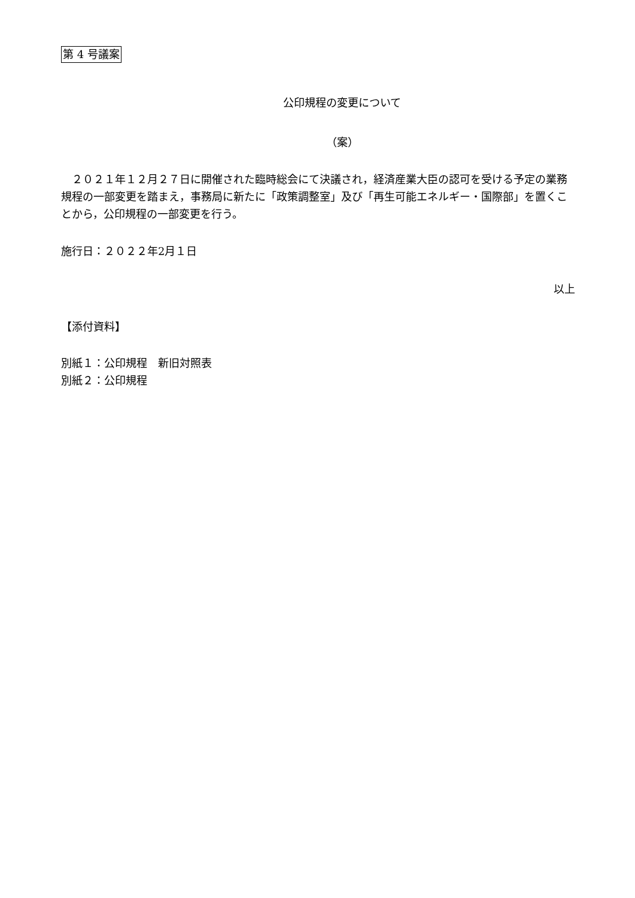第 4 号議案
公印規程の変更について
（案）
　２０２１年１２月２７日に開催された臨時総会にて決議され，経済産業大臣の認可を受ける予定の業務規程の一部変更を踏まえ，事務局に新たに「政策調整室」及び「再生可能エネルギー・国際部」を置くことから，公印規程の一部変更を行う。
施行日：２０２２年2月１日
以上
【添付資料】
別紙１：公印規程　新旧対照表
別紙２：公印規程